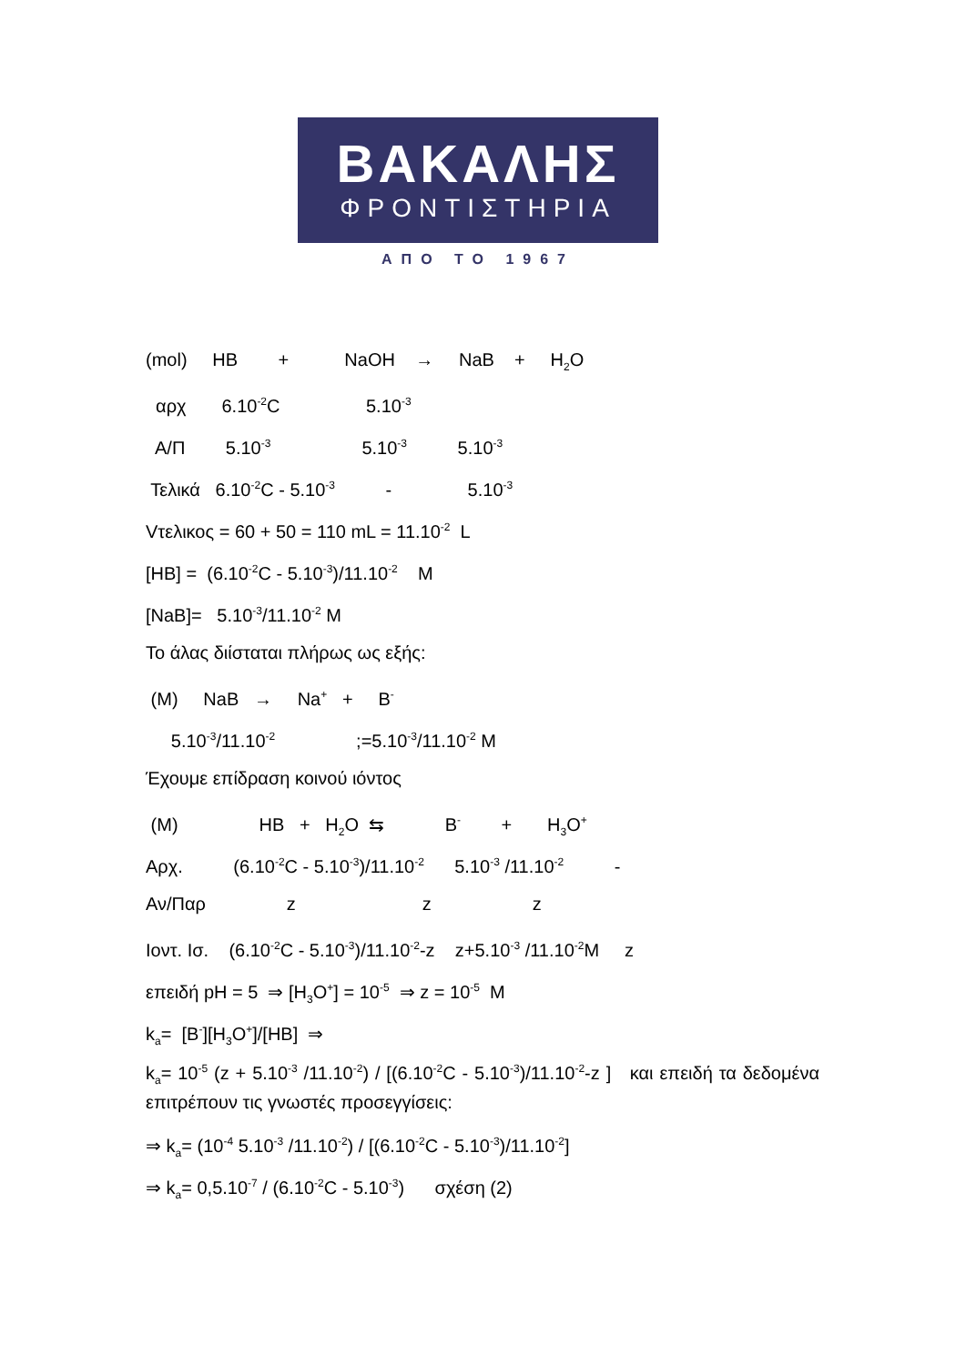ΒΑΚΑΛΗΣ
ΦΡΟΝΤΙΣΤΗΡΙΑ
ΑΠΟ ΤΟ 1967
(mol) HB + NaOH → NaB + H<sub>2</sub>O
αρχ 6.10<sup>-2</sup>C 5.10<sup>-3</sup>
Α/Π 5.10<sup>-3</sup> 5.10<sup>-3</sup> 5.10<sup>-3</sup>
Τελικά 6.10<sup>-2</sup>C - 5.10<sup>-3</sup> - 5.10<sup>-3</sup>
Vτελικος = 60 + 50 = 110 mL = 11.10<sup>-2</sup> L
[HB] = (6.10<sup>-2</sup>C - 5.10<sup>-3</sup>)/11.10<sup>-2</sup> M
[NaB]= 5.10<sup>-3</sup>/11.10<sup>-2</sup> M
Το άλας διίσταται πλήρως ως εξής:
(M) NaB → Na<sup>+</sup> + B<sup>-</sup>
5.10<sup>-3</sup>/11.10<sup>-2</sup> ;=5.10<sup>-3</sup>/11.10<sup>-2</sup> M
Έχουμε επίδραση κοινού ιόντος
(M) HB + H<sub>2</sub>O ⇆ B<sup>-</sup> + H<sub>3</sub>O<sup>+</sup>
Αρχ. (6.10<sup>-2</sup>C - 5.10<sup>-3</sup>)/11.10<sup>-2</sup> 5.10<sup>-3</sup> /11.10<sup>-2</sup> -
Αν/Παρ z z z
Ιοντ. Ισ. (6.10<sup>-2</sup>C - 5.10<sup>-3</sup>)/11.10<sup>-2</sup>-z z+5.10<sup>-3</sup> /11.10<sup>-2</sup>M z
επειδή pH = 5 ⇒ [H<sub>3</sub>O<sup>+</sup>] = 10<sup>-5</sup> ⇒ z = 10<sup>-5</sup> M
k<sub>a</sub>= [B<sup>-</sup>][H<sub>3</sub>O<sup>+</sup>]/[HB] ⇒
k<sub>a</sub>= 10<sup>-5</sup> (z + 5.10<sup>-3</sup> /11.10<sup>-2</sup>) / [(6.10<sup>-2</sup>C - 5.10<sup>-3</sup>)/11.10<sup>-2</sup>-z ] και επειδή τα δεδομένα επιτρέπουν τις γνωστές προσεγγίσεις:
⇒ k<sub>a</sub>= (10<sup>-4</sup> 5.10<sup>-3</sup> /11.10<sup>-2</sup>) / [(6.10<sup>-2</sup>C - 5.10<sup>-3</sup>)/11.10<sup>-2</sup>]
⇒ k<sub>a</sub>= 0,5.10<sup>-7</sup> / (6.10<sup>-2</sup>C - 5.10<sup>-3</sup>) σχέση (2)